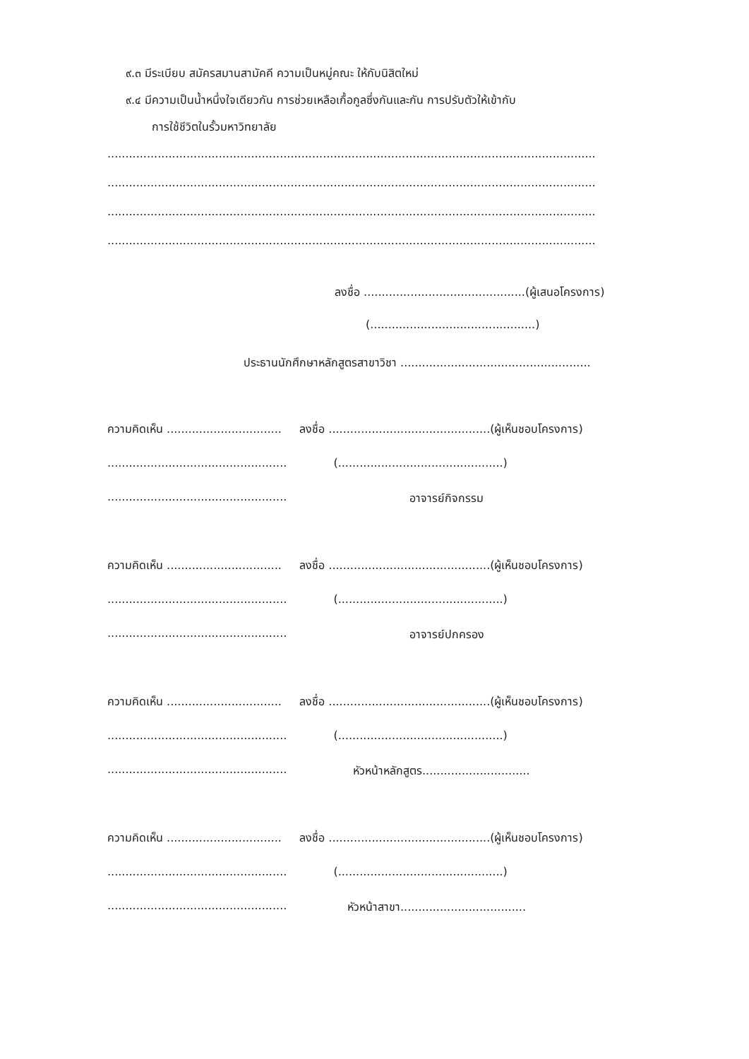๙.๓ มีระเบียบ สมัครสมานสามัคคี ความเป็นหมู่คณะ ให้กับนิสิตใหม่
๙.๔ มีความเป็นน้ำหนึ่งใจเดียวกัน การช่วยเหลือเกื้อกูลซึ่งกันและกัน การปรับตัวให้เข้ากับ
การใช้ชีวิตในรั้วมหาวิทยาลัย
........................................................................................................................................
........................................................................................................................................
........................................................................................................................................
........................................................................................................................................
ลงชื่อ .............................................(ผู้เสนอโครงการ)
(..............................................)
ประธานนักศึกษาหลักสูตรสาขาวิชา .....................................................
ความคิดเห็น ................................ ลงชื่อ .............................................(ผู้เห็นชอบโครงการ)
.................................................. (..............................................)
.................................................. อาจารย์กิจกรรม
ความคิดเห็น ................................ ลงชื่อ .............................................(ผู้เห็นชอบโครงการ)
.................................................. (..............................................)
.................................................. อาจารย์ปกครอง
ความคิดเห็น ................................ ลงชื่อ .............................................(ผู้เห็นชอบโครงการ)
.................................................. (..............................................)
.................................................. หัวหน้าหลักสูตร..............................
ความคิดเห็น ................................ ลงชื่อ .............................................(ผู้เห็นชอบโครงการ)
.................................................. (..............................................)
.................................................. หัวหน้าสาขา...................................